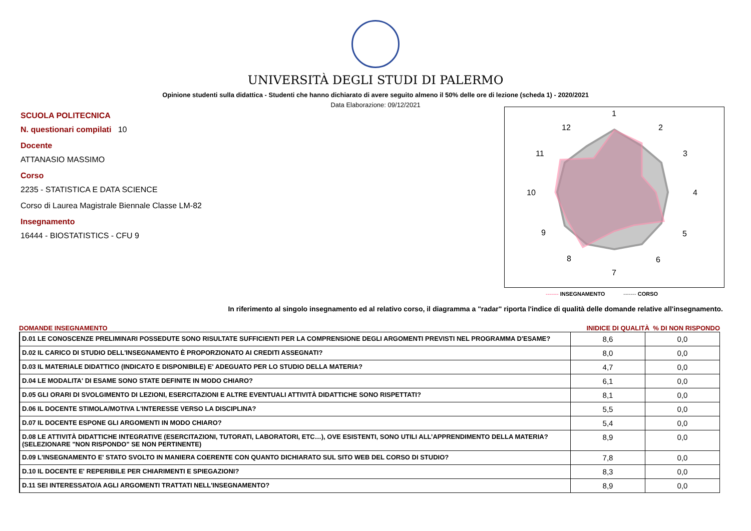UNIVERSITÀ DEGLI STUDI DI PALERMO
Opinione studenti sulla didattica - Studenti che hanno dichiarato di avere seguito almeno il 50% delle ore di lezione (scheda 1) - 2020/2021
Data Elaborazione: 09/12/2021
SCUOLA POLITECNICA
N. questionari compilati 10
Docente
ATTANASIO MASSIMO
Corso
2235 - STATISTICA E DATA SCIENCE
Corso di Laurea Magistrale Biennale Classe LM-82
Insegnamento
16444 - BIOSTATISTICS - CFU 9
1
2
3
4
5
6
7
8
9
10
11
12
------- INSEGNAMENTO ------- CORSO
In riferimento al singolo insegnamento ed al relativo corso, il diagramma a "radar" riporta l'indice di qualità delle domande relative all'insegnamento.
DOMANDE INSEGNAMENTO INIDICE DI QUALITÀ % DI NON RISPONDO
| D.01 LE CONOSCENZE PRELIMINARI POSSEDUTE SONO RISULTATE SUFFICIENTI PER LA COMPRENSIONE DEGLI ARGOMENTI PREVISTI NEL PROGRAMMA D'ESAME? | 8,6 | 0,0 |
| D.02 IL CARICO DI STUDIO DELL'INSEGNAMENTO È PROPORZIONATO AI CREDITI ASSEGNATI? | 8,0 | 0,0 |
| D.03 IL MATERIALE DIDATTICO (INDICATO E DISPONIBILE) E' ADEGUATO PER LO STUDIO DELLA MATERIA? | 4,7 | 0,0 |
| D.04 LE MODALITA' DI ESAME SONO STATE DEFINITE IN MODO CHIARO? | 6,1 | 0,0 |
| D.05 GLI ORARI DI SVOLGIMENTO DI LEZIONI, ESERCITAZIONI E ALTRE EVENTUALI ATTIVITÀ DIDATTICHE SONO RISPETTATI? | 8,1 | 0,0 |
| D.06 IL DOCENTE STIMOLA/MOTIVA L'INTERESSE VERSO LA DISCIPLINA? | 5,5 | 0,0 |
| D.07 IL DOCENTE ESPONE GLI ARGOMENTI IN MODO CHIARO? | 5,4 | 0,0 |
| D.08 LE ATTIVITÀ DIDATTICHE INTEGRATIVE (ESERCITAZIONI, TUTORATI, LABORATORI, ETC…), OVE ESISTENTI, SONO UTILI ALL’APPRENDIMENTO DELLA MATERIA? (SELEZIONARE "NON RISPONDO" SE NON PERTINENTE) | 8,9 | 0,0 |
| D.09 L'INSEGNAMENTO E' STATO SVOLTO IN MANIERA COERENTE CON QUANTO DICHIARATO SUL SITO WEB DEL CORSO DI STUDIO? | 7,8 | 0,0 |
| D.10 IL DOCENTE E' REPERIBILE PER CHIARIMENTI E SPIEGAZIONI? | 8,3 | 0,0 |
| D.11 SEI INTERESSATO/A AGLI ARGOMENTI TRATTATI NELL'INSEGNAMENTO? | 8,9 | 0,0 |